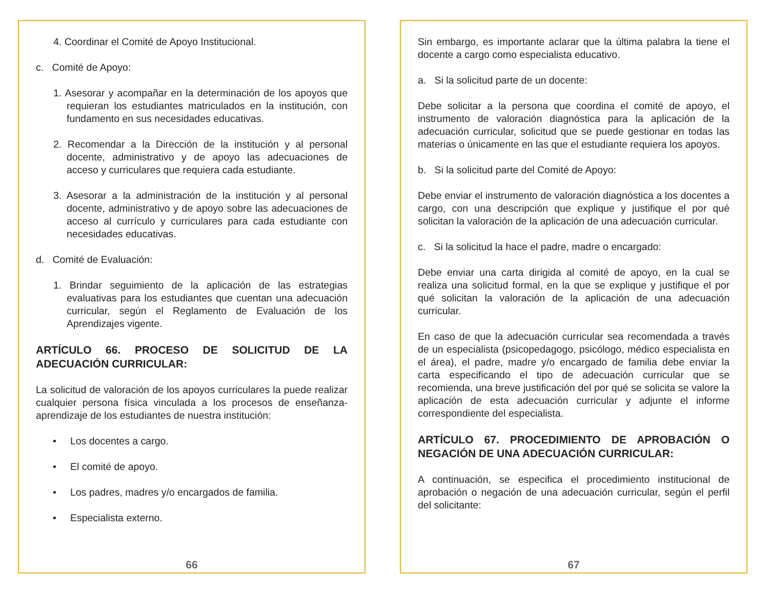4. Coordinar el Comité de Apoyo Institucional.
c. Comité de Apoyo:
1. Asesorar y acompañar en la determinación de los apoyos que requieran los estudiantes matriculados en la institución, con fundamento en sus necesidades educativas.
2. Recomendar a la Dirección de la institución y al personal docente, administrativo y de apoyo las adecuaciones de acceso y curriculares que requiera cada estudiante.
3. Asesorar a la administración de la institución y al personal docente, administrativo y de apoyo sobre las adecuaciones de acceso al currículo y curriculares para cada estudiante con necesidades educativas.
d. Comité de Evaluación:
1. Brindar seguimiento de la aplicación de las estrategias evaluativas para los estudiantes que cuentan una adecuación curricular, según el Reglamento de Evaluación de los Aprendizajes vigente.
ARTÍCULO 66. PROCESO DE SOLICITUD DE LA ADECUACIÓN CURRICULAR:
La solicitud de valoración de los apoyos curriculares la puede realizar cualquier persona física vinculada a los procesos de enseñanza-aprendizaje de los estudiantes de nuestra institución:
• Los docentes a cargo.
• El comité de apoyo.
• Los padres, madres y/o encargados de familia.
• Especialista externo.
66
Sin embargo, es importante aclarar que la última palabra la tiene el docente a cargo como especialista educativo.
a. Si la solicitud parte de un docente:
Debe solicitar a la persona que coordina el comité de apoyo, el instrumento de valoración diagnóstica para la aplicación de la adecuación curricular, solicitud que se puede gestionar en todas las materias o únicamente en las que el estudiante requiera los apoyos.
b. Si la solicitud parte del Comité de Apoyo:
Debe enviar el instrumento de valoración diagnóstica a los docentes a cargo, con una descripción que explique y justifique el por qué solicitan la valoración de la aplicación de una adecuación curricular.
c. Si la solicitud la hace el padre, madre o encargado:
Debe enviar una carta dirigida al comité de apoyo, en la cual se realiza una solicitud formal, en la que se explique y justifique el por qué solicitan la valoración de la aplicación de una adecuación curricular.
En caso de que la adecuación curricular sea recomendada a través de un especialista (psicopedagogo, psicólogo, médico especialista en el área), el padre, madre y/o encargado de familia debe enviar la carta especificando el tipo de adecuación curricular que se recomienda, una breve justificación del por qué se solicita se valore la aplicación de esta adecuación curricular y adjunte el informe correspondiente del especialista.
ARTÍCULO 67. PROCEDIMIENTO DE APROBACIÓN O NEGACIÓN DE UNA ADECUACIÓN CURRICULAR:
A continuación, se especifica el procedimiento institucional de aprobación o negación de una adecuación curricular, según el perfil del solicitante:
67